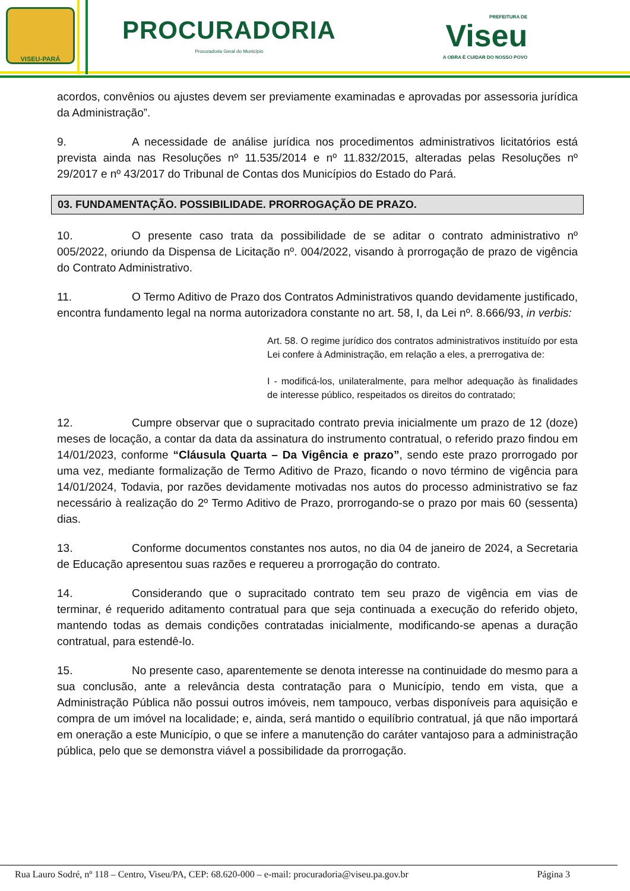VISEU-PARÁ
PROCURADORIA
Procuradoria Geral do Município
PREFEITURA DE
Viseu
A OBRA É CUIDAR DO NOSSO POVO
acordos, convênios ou ajustes devem ser previamente examinadas e aprovadas por assessoria jurídica da Administração”.
9. A necessidade de análise jurídica nos procedimentos administrativos licitatórios está prevista ainda nas Resoluções nº 11.535/2014 e nº 11.832/2015, alteradas pelas Resoluções nº 29/2017 e nº 43/2017 do Tribunal de Contas dos Municípios do Estado do Pará.
03. FUNDAMENTAÇÃO. POSSIBILIDADE. PRORROGAÇÃO DE PRAZO.
10. O presente caso trata da possibilidade de se aditar o contrato administrativo nº 005/2022, oriundo da Dispensa de Licitação nº. 004/2022, visando à prorrogação de prazo de vigência do Contrato Administrativo.
11. O Termo Aditivo de Prazo dos Contratos Administrativos quando devidamente justificado, encontra fundamento legal na norma autorizadora constante no art. 58, I, da Lei nº. 8.666/93, in verbis:
Art. 58. O regime jurídico dos contratos administrativos instituído por esta Lei confere à Administração, em relação a eles, a prerrogativa de:
I - modificá-los, unilateralmente, para melhor adequação às finalidades de interesse público, respeitados os direitos do contratado;
12. Cumpre observar que o supracitado contrato previa inicialmente um prazo de 12 (doze) meses de locação, a contar da data da assinatura do instrumento contratual, o referido prazo findou em 14/01/2023, conforme “Cláusula Quarta – Da Vigência e prazo”, sendo este prazo prorrogado por uma vez, mediante formalização de Termo Aditivo de Prazo, ficando o novo término de vigência para 14/01/2024, Todavia, por razões devidamente motivadas nos autos do processo administrativo se faz necessário à realização do 2º Termo Aditivo de Prazo, prorrogando-se o prazo por mais 60 (sessenta) dias.
13. Conforme documentos constantes nos autos, no dia 04 de janeiro de 2024, a Secretaria de Educação apresentou suas razões e requereu a prorrogação do contrato.
14. Considerando que o supracitado contrato tem seu prazo de vigência em vias de terminar, é requerido aditamento contratual para que seja continuada a execução do referido objeto, mantendo todas as demais condições contratadas inicialmente, modificando-se apenas a duração contratual, para estendê-lo.
15. No presente caso, aparentemente se denota interesse na continuidade do mesmo para a sua conclusão, ante a relevância desta contratação para o Município, tendo em vista, que a Administração Pública não possui outros imóveis, nem tampouco, verbas disponíveis para aquisição e compra de um imóvel na localidade; e, ainda, será mantido o equilíbrio contratual, já que não importará em oneração a este Município, o que se infere a manutenção do caráter vantajoso para a administração pública, pelo que se demonstra viável a possibilidade da prorrogação.
Rua Lauro Sodré, nº 118 – Centro, Viseu/PA, CEP: 68.620-000 – e-mail: procuradoria@viseu.pa.gov.br Página 3